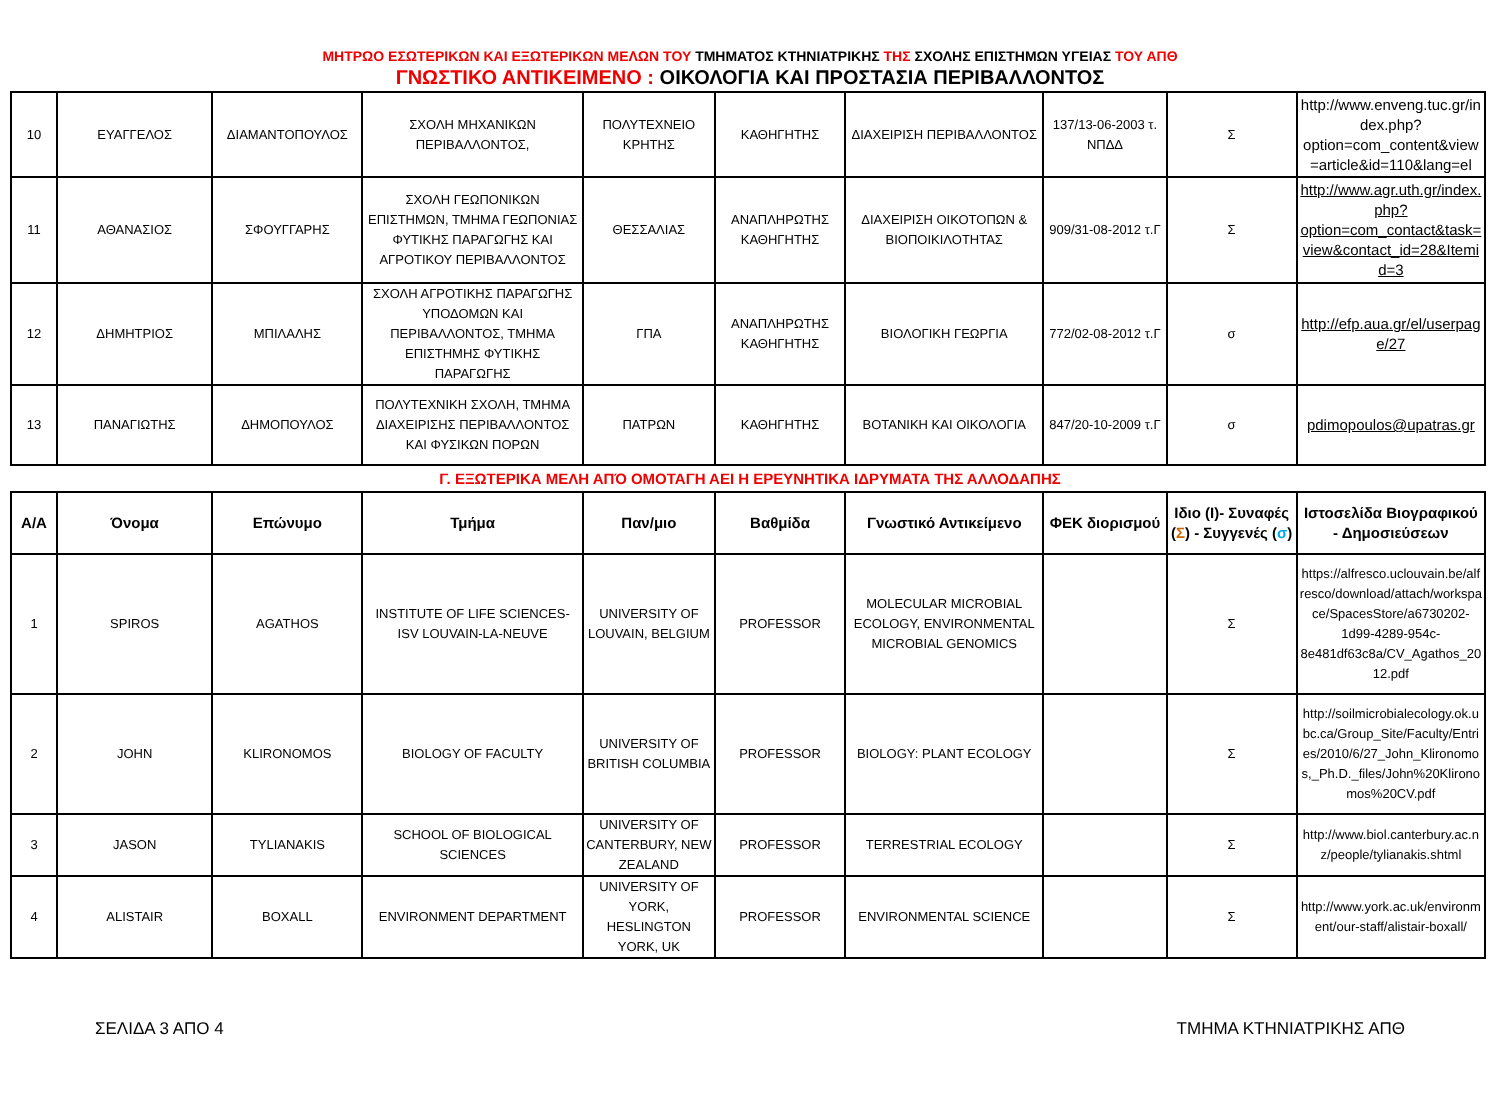ΜΗΤΡΩΟ ΕΣΩΤΕΡΙΚΩΝ ΚΑΙ ΕΞΩΤΕΡΙΚΩΝ ΜΕΛΩΝ ΤΟΥ ΤΜΗΜΑΤΟΣ ΚΤΗΝΙΑΤΡΙΚΗΣ ΤΗΣ ΣΧΟΛΗΣ ΕΠΙΣΤΗΜΩΝ ΥΓΕΙΑΣ ΤΟΥ ΑΠΘ
ΓΝΩΣΤΙΚΟ ΑΝΤΙΚΕΙΜΕΝΟ : ΟΙΚΟΛΟΓΙΑ ΚΑΙ ΠΡΟΣΤΑΣΙΑ ΠΕΡΙΒΑΛΛΟΝΤΟΣ
| 10 | ΕΥΑΓΓΕΛΟΣ | ΔΙΑΜΑΝΤΟΠΟΥΛΟΣ | ΣΧΟΛΗ ΜΗΧΑΝΙΚΩΝ ΠΕΡΙΒΑΛΛΟΝΤΟΣ, | ΠΟΛΥΤΕΧΝΕΙΟ ΚΡΗΤΗΣ | ΚΑΘΗΓΗΤΗΣ | ΔΙΑΧΕΙΡΙΣΗ ΠΕΡΙΒΑΛΛΟΝΤΟΣ | 137/13-06-2003 τ. ΝΠΔΔ | Σ | http://www.enveng.tuc.gr/index.php?option=com_content&view=article&id=110&lang=el |
| 11 | ΑΘΑΝΑΣΙΟΣ | ΣΦΟΥΓΓΑΡΗΣ | ΣΧΟΛΗ ΓΕΩΠΟΝΙΚΩΝ ΕΠΙΣΤΗΜΩΝ, ΤΜΗΜΑ ΓΕΩΠΟΝΙΑΣ ΦΥΤΙΚΗΣ ΠΑΡΑΓΩΓΗΣ ΚΑΙ ΑΓΡΟΤΙΚΟΥ ΠΕΡΙΒΑΛΛΟΝΤΟΣ | ΘΕΣΣΑΛΙΑΣ | ΑΝΑΠΛΗΡΩΤΗΣ ΚΑΘΗΓΗΤΗΣ | ΔΙΑΧΕΙΡΙΣΗ ΟΙΚΟΤΟΠΩΝ & ΒΙΟΠΟΙΚΙΛΟΤΗΤΑΣ | 909/31-08-2012 τ.Γ | Σ | http://www.agr.uth.gr/index.php?option=com_contact&task=view&contact_id=28&Itemid=3 |
| 12 | ΔΗΜΗΤΡΙΟΣ | ΜΠΙΛΑΛΗΣ | ΣΧΟΛΗ ΑΓΡΟΤΙΚΗΣ ΠΑΡΑΓΩΓΗΣ ΥΠΟΔΟΜΩΝ ΚΑΙ ΠΕΡΙΒΑΛΛΟΝΤΟΣ, ΤΜΗΜΑ ΕΠΙΣΤΗΜΗΣ ΦΥΤΙΚΗΣ ΠΑΡΑΓΩΓΗΣ | ΓΠΑ | ΑΝΑΠΛΗΡΩΤΗΣ ΚΑΘΗΓΗΤΗΣ | ΒΙΟΛΟΓΙΚΗ ΓΕΩΡΓΙΑ | 772/02-08-2012 τ.Γ | σ | http://efp.aua.gr/el/userpage/27 |
| 13 | ΠΑΝΑΓΙΩΤΗΣ | ΔΗΜΟΠΟΥΛΟΣ | ΠΟΛΥΤΕΧΝΙΚΗ ΣΧΟΛΗ, ΤΜΗΜΑ ΔΙΑΧΕΙΡΙΣΗΣ ΠΕΡΙΒΑΛΛΟΝΤΟΣ ΚΑΙ ΦΥΣΙΚΩΝ ΠΟΡΩΝ | ΠΑΤΡΩΝ | ΚΑΘΗΓΗΤΗΣ | ΒΟΤΑΝΙΚΗ ΚΑΙ ΟΙΚΟΛΟΓΙΑ | 847/20-10-2009 τ.Γ | σ | pdimopoulos@upatras.gr |
Γ. ΕΞΩΤΕΡΙΚΑ ΜΕΛΗ ΑΠΌ ΟΜΟΤΑΓΗ ΑΕΙ Η ΕΡΕΥΝΗΤΙΚΑ ΙΔΡΥΜΑΤΑ ΤΗΣ ΑΛΛΟΔΑΠΗΣ
| Α/Α | Όνομα | Επώνυμο | Τμήμα | Παν/μιο | Βαθμίδα | Γνωστικό Αντικείμενο | ΦΕΚ διορισμού | Ιδιο (Ι)- Συναφές ( Σ ) - Συγγενές ( σ ) | Ιστοσελίδα Βιογραφικού - Δημοσιεύσεων |
| --- | --- | --- | --- | --- | --- | --- | --- | --- | --- |
| 1 | SPIROS | AGATHOS | INSTITUTE OF LIFE SCIENCES-ISV LOUVAIN-LA-NEUVE | UNIVERSITY OF LOUVAIN, BELGIUM | PROFESSOR | MOLECULAR MICROBIAL ECOLOGY, ENVIRONMENTAL MICROBIAL GENOMICS | | Σ | https://alfresco.uclouvain.be/alfresco/download/attach/workspace/SpacesStore/a6730202-1d99-4289-954c-8e481df63c8a/CV_Agathos_2012.pdf |
| 2 | JOHN | KLIRONOMOS | BIOLOGY OF FACULTY | UNIVERSITY OF BRITISH COLUMBIA | PROFESSOR | BIOLOGY: PLANT ECOLOGY | | Σ | http://soilmicrobialecology.ok.ubc.ca/Group_Site/Faculty/Entries/2010/6/27_John_Klironomos,_Ph.D._files/John%20Klironomos%20CV.pdf |
| 3 | JASON | TYLIANAKIS | SCHOOL OF BIOLOGICAL SCIENCES | UNIVERSITY OF CANTERBURY, NEW ZEALAND | PROFESSOR | TERRESTRIAL ECOLOGY | | Σ | http://www.biol.canterbury.ac.nz/people/tylianakis.shtml |
| 4 | ALISTAIR | BOXALL | ENVIRONMENT DEPARTMENT | UNIVERSITY OF YORK, HESLINGTON YORK, UK | PROFESSOR | ENVIRONMENTAL SCIENCE | | Σ | http://www.york.ac.uk/environment/our-staff/alistair-boxall/ |
ΣΕΛΙΔΑ 3 ΑΠΟ 4 ΤΜΗΜΑ ΚΤΗΝΙΑΤΡΙΚΗΣ ΑΠΘ